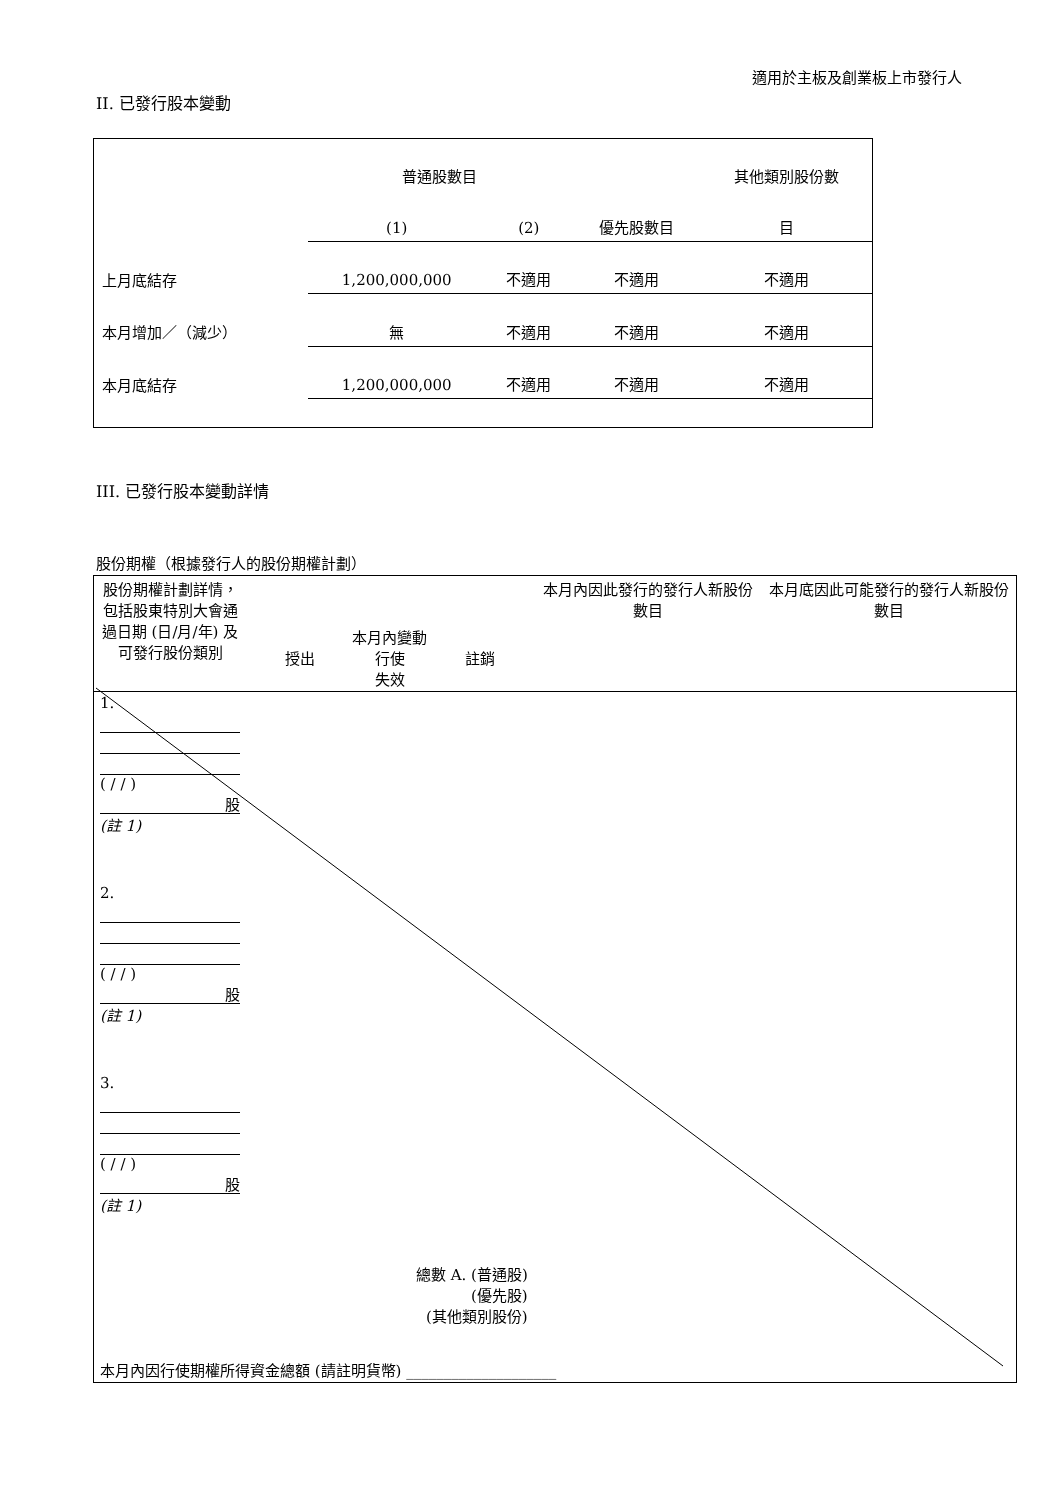適用於主板及創業板上市發行人
II. 已發行股本變動
| | 普通股數目 | | | 其他類別股份數 |
| | (1) | (2) | 優先股數目 | 目 |
| 上月底結存 | 1,200,000,000 | 不適用 | 不適用 | 不適用 |
| 本月增加／（減少） | 無 | 不適用 | 不適用 | 不適用 |
| 本月底結存 | 1,200,000,000 | 不適用 | 不適用 | 不適用 |
III. 已發行股本變動詳情
股份期權（根據發行人的股份期權計劃）
| 股份期權計劃詳情，包括股東特別大會通過日期 (日/月/年) 及可發行股份類別 | 本月內變動 授出 行使 註銷 失效 | 本月內因此發行的發行人新股份數目 | 本月底因此可能發行的發行人新股份數目 |
| 1. ( / / ) 股 (註 1) | | | |
| 2. ( / / ) 股 (註 1) | | | |
| 3. ( / / ) 股 (註 1) | | | |
| 總數 A. (普通股) (優先股) (其他類別股份) | | | |
| 本月內因行使期權所得資金總額 (請註明貨幣) ____________________ | | | |